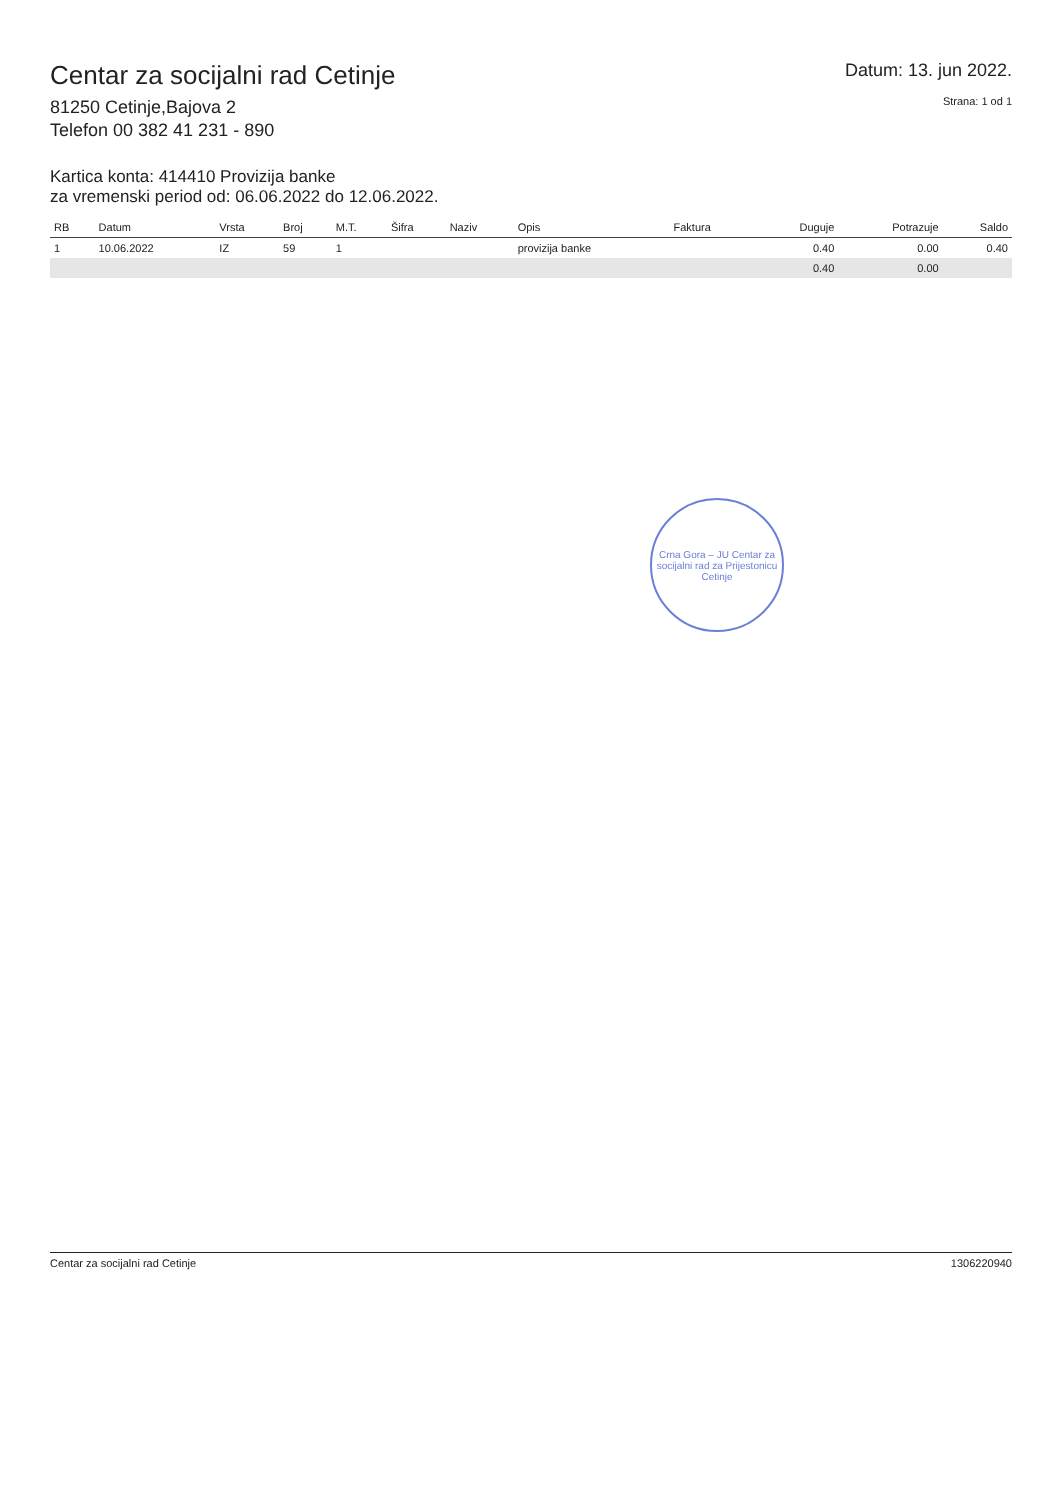Centar za socijalni rad Cetinje
81250 Cetinje,Bajova 2
Telefon 00 382 41 231 - 890
Datum: 13. jun 2022.
Strana: 1 od 1
Kartica konta: 414410 Provizija banke
za vremenski period od: 06.06.2022 do 12.06.2022.
| RB | Datum | Vrsta | Broj | M.T. | Šifra | Naziv | Opis | Faktura | Duguje | Potrazuje | Saldo |
| --- | --- | --- | --- | --- | --- | --- | --- | --- | --- | --- | --- |
| 1 | 10.06.2022 | IZ | 59 | 1 | | | provizija banke | | 0.40 | 0.00 | 0.40 |
| | | | | | | | | | 0.40 | 0.00 | |
Crna Gora – JU Centar za socijalni rad za Prijestonicu Cetinje
Centar za socijalni rad Cetinje 1306220940